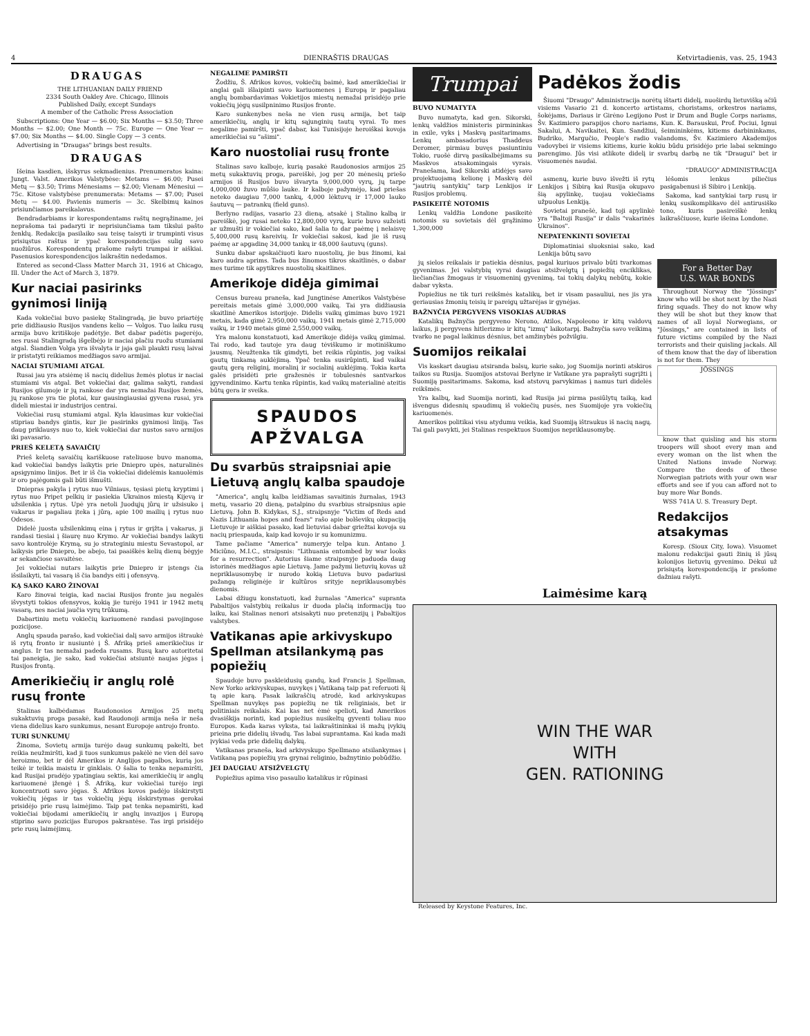4 DIENRAŠTIS DRAUGAS Ketvirtadienis, vas. 25, 1943
DRAUGAS
THE LITHUANIAN DAILY FRIEND
2334 South Oakley Ave. Chicago, Illinois
Published Daily, except Sundays
A member of the Catholic Press Association
Subscriptions: One Year — $6.00; Six Months — $3.50; Three Months — $2.00; One Month — 75c. Europe — One Year — $7.00; Six Months — $4.00. Single Copy — 3 cents.
Advertising in "Draugas" brings best results.
DRAUGAS
Išeina kasdien, išskyrus sekmadienius. Prenumeratos kaina: Jungt. Valst. Amerikos Valstybėse: Metams — $6.00; Pusei Metų — $3.50; Trims Mėnesiams — $2.00; Vienam Mėnesiui — 75c. Kitose valstybėse prenumerata: Metams — $7.00; Pusei Metų — $4.00. Pavienis numeris — 3c. Skelbimų kainos prisiunčiamos pareikalavus.
Bendradarbiams ir korespondentams raštų negrąžiname, jei neprašoma tai padaryti ir neprisiunčiama tam tikslui pašto ženklų. Redakcija pasilaiko sau teisę taisyti ir trumpinti visus prisiųstus raštus ir ypač korespondencijas sulig savo nuožiūros. Korespondentų prašome rašyti trumpai ir aiškiai. Pasenusios korespondencijos laikraštin nededamos.
Entered as second-Class Matter March 31, 1916 at Chicago, Ill. Under the Act of March 3, 1879.
Kur naciai pasirinks gynimosi liniją
Kada vokiečiai buvo pasiekę Stalingradą, jie buvo priartėję prie didžiausio Rusijos vandens kelio — Volgos. Tuo laiku rusų armija buvo kritiškoje padėtyje. Bet dabar padėtis pagerėjo, nes rusai Stalingradą išgelbėjo ir naciai plačiu ruožu stumiami atgal. Šiandien Volga yra išvalyta ir jaja gali plaukti rusų laivai ir pristatyti reikiamos medžiagos savo armijai.
NACIAI STUMIAMI ATGAL
Rusai jau yra atsiėmę iš nacių didelius žemės plotus ir naciai stumiami vis atgal. Bet vokiečiai dar, galima sakyti, randasi Rusijos gilumoje ir jų rankose dar yra nemažai Rusijos žemės, jų rankose yra tie plotai, kur gausingiausiai gyvena rusai, yra dideli miestai ir industrijos centrai.
Vokiečiai rusų stumiami atgal. Kyla klausimas kur vokiečiai stipriau bandys gintis, kur jie pasirinks gynimosi liniją. Tas daug priklausys nuo to, kiek vokiečiai dar nustos savo armijos iki pavasario.
PRIEŠ KELETĄ SAVAIČIŲ
Prieš keletą savaičių kariškuose rateliuose buvo manoma, kad vokiečiai bandys laikytis prie Dniepro upės, naturalinės apsigynimo linijos. Bet ir iš čia vokiečiai didelėmis kanuolėmis ir oro pajėgomis gali būti išmušti.
Dniepras pakyla į rytus nuo Vilniaus, tęsiasi pietų kryptimi į rytus nuo Pripet pelkių ir pasiekia Ukrainos miestą Kijevą ir užsilenkia į rytus. Upė yra netoli Juodųjų jūrų ir užsisuko į vakarus ir pagaliau įteka į jūrą, apie 100 mailių į rytus nuo Odesos.
Didelė juosta užsilenkimų eina į rytus ir grįžta į vakarus, ji randasi tiesiai į šiaurę nuo Krymo. Ar vokiečiai bandys laikyti savo kontrolėje Krymą, su jo strateginiu miestu Sevastopol, ar laikysis prie Dniepro, be abejo, tai paaiškės kelių dienų bėgyje ar sekančiose savaitėse.
Jei vokiečiai nutars laikytis prie Dniepro ir įstengs čia išsilaikyti, tai vasarą iš čia bandys eiti į ofensyvą.
KĄ SAKO KARO ŽINOVAI
Karo žinovai teigia, kad naciai Rusijos fronte jau negalės išvystyti tokios ofensyvos, kokią jie turėjo 1941 ir 1942 metų vasarą, nes naciai jaučia vyrų trūkumą.
Dabartiniu metu vokiečių kariuomenė randasi pavojingose pozicijose.
Anglų spauda parašo, kad vokiečiai dalį savo armijos ištraukė iš rytų fronto ir nusiuntė į Š. Afriką prieš amerikiečius ir anglus. Ir tas nemažai padeda rusams. Rusų karo autoritetai tai paneigia, jie sako, kad vokiečiai atsiuntė naujas jėgas į Rusijos frontą.
Amerikiečių ir anglų rolė rusų fronte
Stalinas kalbėdamas Raudonosios Armijos 25 metų sukaktuvių proga pasakė, kad Raudonoji armija neša ir neša viena didelius karo sunkumus, nesant Europoje antrojo fronto.
TURI SUNKUMŲ
Žinoma, Sovietų armija turėjo daug sunkumų pakelti, bet reikia neužmiršti, kad ji tuos sunkumus pakėlė ne vien dėl savo heroizmo, bet ir dėl Amerikos ir Anglijos pagalbos, kurią jos teikė ir teikia maistu ir ginklais. O šalia to tenka nepamiršti, kad Rusijai pradėjo ypatingiau sektis, kai amerikiečių ir anglų kariuomenė įžengė į Š. Afriką, kur vokiečiai turėjo irgi koncentruoti savo jėgas. Š. Afrikos kovos padėjo išskirstyti vokiečių jėgas ir tas vokiečių jėgų išskirstymas gerokai prisidėjo prie rusų laimėjimo. Taip pat tenka nepamiršti, kad vokiečiai bijodami amerikiečių ir anglų invazijos į Europą stiprino savo pozicijas Europos pakrantėse. Tas irgi prisidėjo prie rusų laimėjimų.
NEGALIME PAMIRŠTI
Žodžiu, Š. Afrikos kovos, vokiečių baimė, kad amerikiečiai ir anglai gali išlaipinti savo kariuomenes į Europą ir pagaliau anglų bombardavimas Vokietijos miestų nemažai prisidėjo prie vokiečių jėgų susilpninimo Rusijos fronte.
Karo sunkenybes neša ne vien rusų armija, bet taip amerikiečių, anglų ir kitų sąjunginių tautų vyrai. To mes negalime pamiršti, ypač dabar, kai Tunisijoje heroiškai kovoja amerikiečiai su "ašimi".
Karo nuostoliai rusų fronte
Stalinas savo kalboje, kurią pasakė Raudonosios armijos 25 metų sukaktuvių proga, pareiškė, jog per 20 mėnesių priešo armijos iš Rusijos buvo išvaryta 9,000,000 vyrų, jų tarpe 4,000,000 žuvo mūšio lauke. Ir kalboje pažymėjo, kad priešas neteko daugiau 7,000 tankų, 4,000 lėktuvų ir 17,000 lauko šautuvų — patrankų (field guns).
Berlyno radijas, vasario 23 dieną, atsakė į Stalino kalbą ir pareiškė, jog rusai neteko 12,800,000 vyrų, kurie buvo sužeisti ar užmušti ir vokiečiai sako, kad šalia to dar paėmę į nelaisvę 5,400,000 rusų kareivių. Ir vokiečiai sakosi, kad jie iš rusų paėmę ar apgadinę 34,000 tankų ir 48,000 šautuvų (guns).
Sunku dabar apskaičiuoti karo nuostolių, jie bus žinomi, kai karo audra aprims. Tada bus žinomos tikros skaitlinės, o dabar mes turime tik apytikres nuostolių skaitlines.
Amerikoje didėja gimimai
Census bureau praneša, kad Jungtinėse Amerikos Valstybėse pereitais metais gimė 3,000,000 vaikų. Tai yra didžiausia skaitlinė Amerikos istorijoje. Didelis vaikų gimimas buvo 1921 metais, kada gimė 2,950,000 vaikų. 1941 metais gimė 2,715,000 vaikų, ir 1940 metais gimė 2,550,000 vaikų.
Yra malonu konstatuoti, kad Amerikoje didėja vaikų gimimai. Tai rodo, kad tautoje yra daug tėviškumo ir motiniškumo jausmų. Neužtenka tik gimdyti, bet reikia rūpintis, jog vaikai gautų tinkamą auklėjimą. Ypač tenka susirūpinti, kad vaikai gautų gerą religinį, moralinį ir socialinį auklėjimą. Tokia karta galės prisidėti prie gražesnės ir tobulesnės santvarkos įgyvendinimo. Kartu tenka rūpintis, kad vaikų materialinė ateitis būtų gera ir sveika.
SPAUDOS APŽVALGA
Du svarbūs straipsniai apie Lietuvą anglų kalba spaudoje
"America", anglų kalba leidžiamas savaitinis žurnalas, 1943 metų, vasario 20 dieną, patalpino du svarbius straipsnius apie Lietuvą. John B. Kidykas, S.J., straipsnyje "Victim of Reds and Nazis Lithuania hopes and fears" rašo apie bolševikų okupaciją Lietuvoje ir aiškiai pasako, kad lietuviai dabar griežtai kovoja su nacių priespauda, kaip kad kovojo ir su komunizmu.
Tame pačiame "America" numeryje telpa kun. Antano J. Miciūno, M.I.C., straipsnis: "Lithuania entombed by war looks for a resurrection". Autorius šiame straipsnyje paduoda daug istorinės medžiagos apie Lietuvą. Jame pažymi lietuvių kovas už nepriklausomybę ir nurodo kokią Lietuva buvo padariusi pažangą religinėje ir kultūros srityje nepriklausomybės dienomis.
Labai džiugu konstatuoti, kad žurnalas "America" supranta Pabaltijos valstybių reikalus ir duoda plačią informaciją tuo laiku, kai Stalinas nenori atsisakyti nuo pretenzijų į Pabaltijos valstybes.
Vatikanas apie arkivyskupo Spellman atsilankymą pas popiežių
Spaudoje buvo paskleidusių gandų, kad Francis J. Spellman, New Yorko arkivyskupas, nuvykęs į Vatikaną taip pat referuoti šį tą apie karą. Pasak laikraščių atrodė, kad arkivyskupas Spellman nuvykęs pas popiežių ne tik religiniais, bet ir politiniais reikalais. Kai kas net ėmė spelioti, kad Amerikos dvasiškija norinti, kad popiežius nusikeltų gyventi toliau nuo Europos. Kada karas vyksta, tai laikraštininkai iš mažų įvykių prieina prie didelių išvadų. Tas labai suprantama. Kai kada maži įvykiai veda prie didelių dalykų.
Vatikanas praneša, kad arkivyskupo Spellmano atsilankymas į Vatikaną pas popiežių yra grynai religinio, bažnytinio pobūdžio.
JEI DAUGIAU ATSIŽVELGTŲ
Popiežius apima viso pasaulio katalikus ir rūpinasi
Trumpai
BUVO NUMATYTA
Buvo numatyta, kad gen. Sikorski, lenkų valdžios ministeris pirmininkas in exile, vyks į Maskvą pasitarimams. Lenkų ambasadorius Thaddeus Deromer, pirmiau buvęs pasiuntiniu Tokio, ruošė dirvą pasikalbėjimams su Maskvos atsakomingais vyrais. Pranešama, kad Sikorski atidėjęs savo projektuojamą kelionę į Maskvą dėl "jautrių santykių" tarp Lenkijos ir Rusijos problemų.
PASIKEITĖ NOTOMIS
Lenkų valdžia Londone pasikeitė notomis su sovietais dėl grąžinimo 1,300,000
Padėkos žodis
Šiuomi "Draugo" Administracija norėtų ištarti didelį, nuoširdų lietuvišką ačiū visiems Vasario 21 d. koncerto artistams, choristams, orkestros nariams, šokėjams, Dariaus ir Girėno Legijono Post ir Drum and Bugle Corps nariams, Šv. Kazimiero parapijos choro nariams, Kun. K. Barauskui, Prof. Pociui, Ignui Sakalui, A. Navikaitei, Kun. Sandžiui, šeimininkėms, kitiems darbininkams, Budriko, Margučio, People's radio valandoms, Šv. Kazimiero Akademijos vadovybei ir visiems kitiems, kurie kokiu būdu prisidėjo prie labai sekmingo parengimo. Jūs visi atlikote didelį ir svarbų darbą ne tik "Draugui" bet ir visuomenės naudai.
"DRAUGO" ADMINISTRACIJA
asmenų, kurie buvo išvežti iš rytų Lenkijos į Sibirą kai Rusija okupavo šią apylinkę, tuojau vokiečiams užpuolus Lenkiją.
Sovietai pranešė, kad toji apylinkė yra "Baltoji Rusija" ir dalis "vakarinės Ukrainos".
NEPATENKINTI SOVIETAI
Diplomatiniai sluoksniai sako, kad Lenkija būtų savo
lėšomis lenkus piliečius pasigabenusi iš Sibiro į Lenkiją.
Sakoma, kad santykiai tarp rusų ir lenkų susikomplikavo dėl antirusiško tono, kuris pasireiškė lenkų laikraščiuose, kurie išeina Londone.
jų sielos reikalais ir patiekia dėsnius, pagal kuriuos privalo būti tvarkomas gyvenimas. Jei valstybių vyrai daugiau atsižvelgtų į popiežių enciklikas, liečiančias žmogaus ir visuomeninį gyvenimą, tai tokių dalykų nebūtų, kokie dabar vyksta.
Popiežius ne tik turi reikšmės katalikų, bet ir visam pasauliui, nes jis yra geriausias žmonių teisių ir pareigų užtarėjas ir gynėjas.
BAŽNYČIA PERGYVENS VISOKIAS AUDRAS
Katalikų Bažnyčia pergyveno Nerono, Atilos, Napoleono ir kitų valdovų laikus, ji pergyvens hitlerizmo ir kitų "izmų" laikotarpį. Bažnyčia savo veikimą tvarko ne pagal laikinus dėsnius, bet amžinybės požvilgiu.
Suomijos reikalai
Vis kaskart daugiau atsiranda balsų, kurie sako, jog Suomija norinti atskiros taikos su Rusija. Suomijos atstovai Berlyne ir Vatikane yra paprašyti sugrįžti į Suomiją pasitarimams. Sakoma, kad atstovų parvykimas į namus turi didelės reikšmės.
Yra kalbų, kad Suomija norinti, kad Rusija jai pirma pasiūlytų taiką, kad išvengus didesnių spaudimų iš vokiečių pusės, nes Suomijoje yra vokiečių kariuomenės.
Amerikos politikai visu atydumu veikia, kad Suomiją ištraukus iš nacių nagų. Tai gali pavykti, jei Stalinas respektuos Suomijos nepriklausomybę.
For a Better Day
U.S. WAR BONDS
Throughout Norway the "Jössings" know who will be shot next by the Nazi firing squads. They do not know why they will be shot but they know that names of all loyal Norwegians, or "Jössings," are contained in lists of future victims compiled by the Nazi terrorists and their quisling jackals. All of them know that the day of liberation is not for them. They
JÖSSINGS
know that quisling and his storm troopers will shoot every man and every woman on the list when the United Nations invade Norway. Compare the deeds of these Norwegian patriots with your own war efforts and see if you can afford not to buy more War Bonds.
WSS 741A U. S. Treasury Dept.
Redakcijos atsakymas
Koresp. (Sioux City, Iowa). Visuomet malonu redakcijai gauti žinių iš jūsų kolonijos lietuvių gyvenimo. Dėkui už prisiųstą korespondenciją ir prašome dažniau rašyti.
Laimėsime karą
WIN THE WAR
WITH
GEN. RATIONING
Released by Keystone Features, Inc.